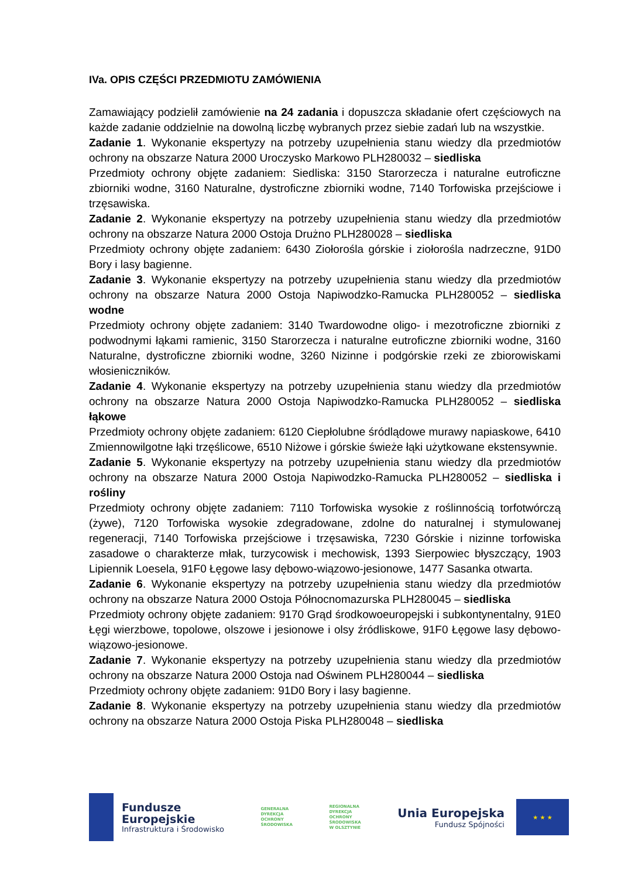IVa. OPIS CZĘŚCI PRZEDMIOTU ZAMÓWIENIA
Zamawiający podzielił zamówienie na 24 zadania i dopuszcza składanie ofert częściowych na każde zadanie oddzielnie na dowolną liczbę wybranych przez siebie zadań lub na wszystkie.
Zadanie 1. Wykonanie ekspertyzy na potrzeby uzupełnienia stanu wiedzy dla przedmiotów ochrony na obszarze Natura 2000 Uroczysko Markowo PLH280032 – siedliska
Przedmioty ochrony objęte zadaniem: Siedliska: 3150 Starorzecza i naturalne eutroficzne zbiorniki wodne, 3160 Naturalne, dystroficzne zbiorniki wodne, 7140 Torfowiska przejściowe i trzęsawiska.
Zadanie 2. Wykonanie ekspertyzy na potrzeby uzupełnienia stanu wiedzy dla przedmiotów ochrony na obszarze Natura 2000 Ostoja Drużno PLH280028 – siedliska
Przedmioty ochrony objęte zadaniem: 6430 Ziołorośla górskie i ziołorośla nadrzeczne, 91D0 Bory i lasy bagienne.
Zadanie 3. Wykonanie ekspertyzy na potrzeby uzupełnienia stanu wiedzy dla przedmiotów ochrony na obszarze Natura 2000 Ostoja Napiwodzko-Ramucka PLH280052 – siedliska wodne
Przedmioty ochrony objęte zadaniem: 3140 Twardowodne oligo- i mezotroficzne zbiorniki z podwodnymi łąkami ramienic, 3150 Starorzecza i naturalne eutroficzne zbiorniki wodne, 3160 Naturalne, dystroficzne zbiorniki wodne, 3260 Nizinne i podgórskie rzeki ze zbiorowiskami włosieniczników.
Zadanie 4. Wykonanie ekspertyzy na potrzeby uzupełnienia stanu wiedzy dla przedmiotów ochrony na obszarze Natura 2000 Ostoja Napiwodzko-Ramucka PLH280052 – siedliska łąkowe
Przedmioty ochrony objęte zadaniem: 6120 Ciepłolubne śródlądowe murawy napiaskowe, 6410 Zmiennowilgotne łąki trzęślicowe, 6510 Niżowe i górskie świeże łąki użytkowane ekstensywnie.
Zadanie 5. Wykonanie ekspertyzy na potrzeby uzupełnienia stanu wiedzy dla przedmiotów ochrony na obszarze Natura 2000 Ostoja Napiwodzko-Ramucka PLH280052 – siedliska i rośliny
Przedmioty ochrony objęte zadaniem: 7110 Torfowiska wysokie z roślinnością torfotwórczą (żywe), 7120 Torfowiska wysokie zdegradowane, zdolne do naturalnej i stymulowanej regeneracji, 7140 Torfowiska przejściowe i trzęsawiska, 7230 Górskie i nizinne torfowiska zasadowe o charakterze młak, turzycowisk i mechowisk, 1393 Sierpowiec błyszczący, 1903 Lipiennik Loesela, 91F0 Łęgowe lasy dębowo-wiązowo-jesionowe, 1477 Sasanka otwarta.
Zadanie 6. Wykonanie ekspertyzy na potrzeby uzupełnienia stanu wiedzy dla przedmiotów ochrony na obszarze Natura 2000 Ostoja Północnomazurska PLH280045 – siedliska
Przedmioty ochrony objęte zadaniem: 9170 Grąd środkowoeuropejski i subkontynentalny, 91E0 Łęgi wierzbowe, topolowe, olszowe i jesionowe i olsy źródliskowe, 91F0 Łęgowe lasy dębowo-wiązowo-jesionowe.
Zadanie 7. Wykonanie ekspertyzy na potrzeby uzupełnienia stanu wiedzy dla przedmiotów ochrony na obszarze Natura 2000 Ostoja nad Oświnem PLH280044 – siedliska
Przedmioty ochrony objęte zadaniem: 91D0 Bory i lasy bagienne.
Zadanie 8. Wykonanie ekspertyzy na potrzeby uzupełnienia stanu wiedzy dla przedmiotów ochrony na obszarze Natura 2000 Ostoja Piska PLH280048 – siedliska
Fundusze
Europejskie
Infrastruktura i Środowisko
GENERALNA
DYREKCJA
OCHRONY
ŚRODOWISKA
REGIONALNA
DYREKCJA
OCHRONY
ŚRODOWISKA
W OLSZTYNIE
Unia Europejska
Fundusz Spójności
★ ★ ★